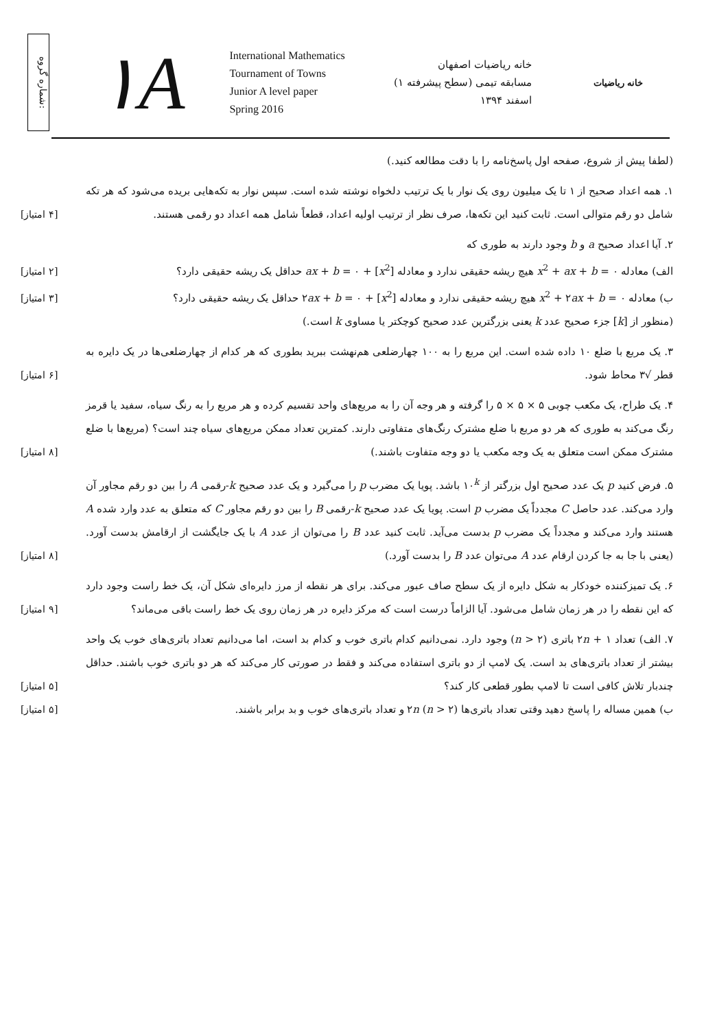شماره گروه:
۱A
International Mathematics
Tournament of Towns
Junior A level paper
Spring 2016
خانه ریاضیات اصفهان
مسابقه تیمی (سطح پیشرفته ۱)
اسفند ۱۳۹۴
خانه ریاضیات
(لطفا پیش از شروع، صفحه اول پاسخ‌نامه را با دقت مطالعه کنید.)
۱. همه اعداد صحیح از ۱ تا یک میلیون روی یک نوار با یک ترتیب دلخواه نوشته شده است. سپس نوار به تکه‌هایی بریده می‌شود که هر تکه شامل دو رقم متوالی است. ثابت کنید این تکه‌ها، صرف نظر از ترتیب اولیه اعداد، قطعاً شامل همه اعداد دو رقمی هستند.
[۴ امتیاز]
۲. آیا اعداد صحیح a و b وجود دارند به طوری که
الف) معادله x<sup>2</sup> + ax + b = ۰ هیچ ریشه حقیقی ندارد و معادله [x<sup>2</sup>] + ax + b = ۰ حداقل یک ریشه حقیقی دارد؟
[۲ امتیاز]
ب) معادله x<sup>2</sup> + ۲ax + b = ۰ هیچ ریشه حقیقی ندارد و معادله [x<sup>2</sup>] + ۲ax + b = ۰ حداقل یک ریشه حقیقی دارد؟
[۳ امتیاز]
(منظور از [k] جزء صحیح عدد k یعنی بزرگترین عدد صحیح کوچکتر یا مساوی k است.)
۳. یک مربع با ضلع ۱۰ داده شده است. این مربع را به ۱۰۰ چهارضلعی هم‌نهشت ببرید بطوری که هر کدام از چهارضلعی‌ها در یک دایره به قطر √۳ محاط شود.
[۶ امتیاز]
۴. یک طراح، یک مکعب چوبی ۵ × ۵ × ۵ را گرفته و هر وجه آن را به مربع‌های واحد تقسیم کرده و هر مربع را به رنگ سیاه، سفید یا قرمز رنگ می‌کند به طوری که هر دو مربع با ضلع مشترک رنگ‌های متفاوتی دارند. کمترین تعداد ممکن مربع‌های سیاه چند است؟ (مربع‌ها با ضلع مشترک ممکن است متعلق به یک وجه مکعب یا دو وجه متفاوت باشند.)
[۸ امتیاز]
۵. فرض کنید p یک عدد صحیح اول بزرگتر از ۱۰<sup>k</sup> باشد. پویا یک مضرب p را می‌گیرد و یک عدد صحیح k-رقمی A را بین دو رقم مجاور آن وارد می‌کند. عدد حاصل C مجدداً یک مضرب p است. پویا یک عدد صحیح k-رقمی B را بین دو رقم مجاور C که متعلق به عدد وارد شده A هستند وارد می‌کند و مجدداً یک مضرب p بدست می‌آید. ثابت کنید عدد B را می‌توان از عدد A با یک جایگشت از ارقامش بدست آورد. (یعنی با جا به جا کردن ارقام عدد A می‌توان عدد B را بدست آورد.)
[۸ امتیاز]
۶. یک تمیزکننده خودکار به شکل دایره از یک سطح صاف عبور می‌کند. برای هر نقطه از مرز دایره‌ای شکل آن، یک خط راست وجود دارد که این نقطه را در هر زمان شامل می‌شود. آیا الزاماً درست است که مرکز دایره در هر زمان روی یک خط راست باقی می‌ماند؟
[۹ امتیاز]
۷. الف) تعداد ۲n + ۱ باتری (n > ۲) وجود دارد. نمی‌دانیم کدام باتری خوب و کدام بد است، اما می‌دانیم تعداد باتری‌های خوب یک واحد بیشتر از تعداد باتری‌های بد است. یک لامپ از دو باتری استفاده می‌کند و فقط در صورتی کار می‌کند که هر دو باتری خوب باشند. حداقل چندبار تلاش کافی است تا لامپ بطور قطعی کار کند؟
[۵ امتیاز]
ب) همین مساله را پاسخ دهید وقتی تعداد باتری‌ها ۲n (n > ۲) و تعداد باتری‌های خوب و بد برابر باشند.
[۵ امتیاز]